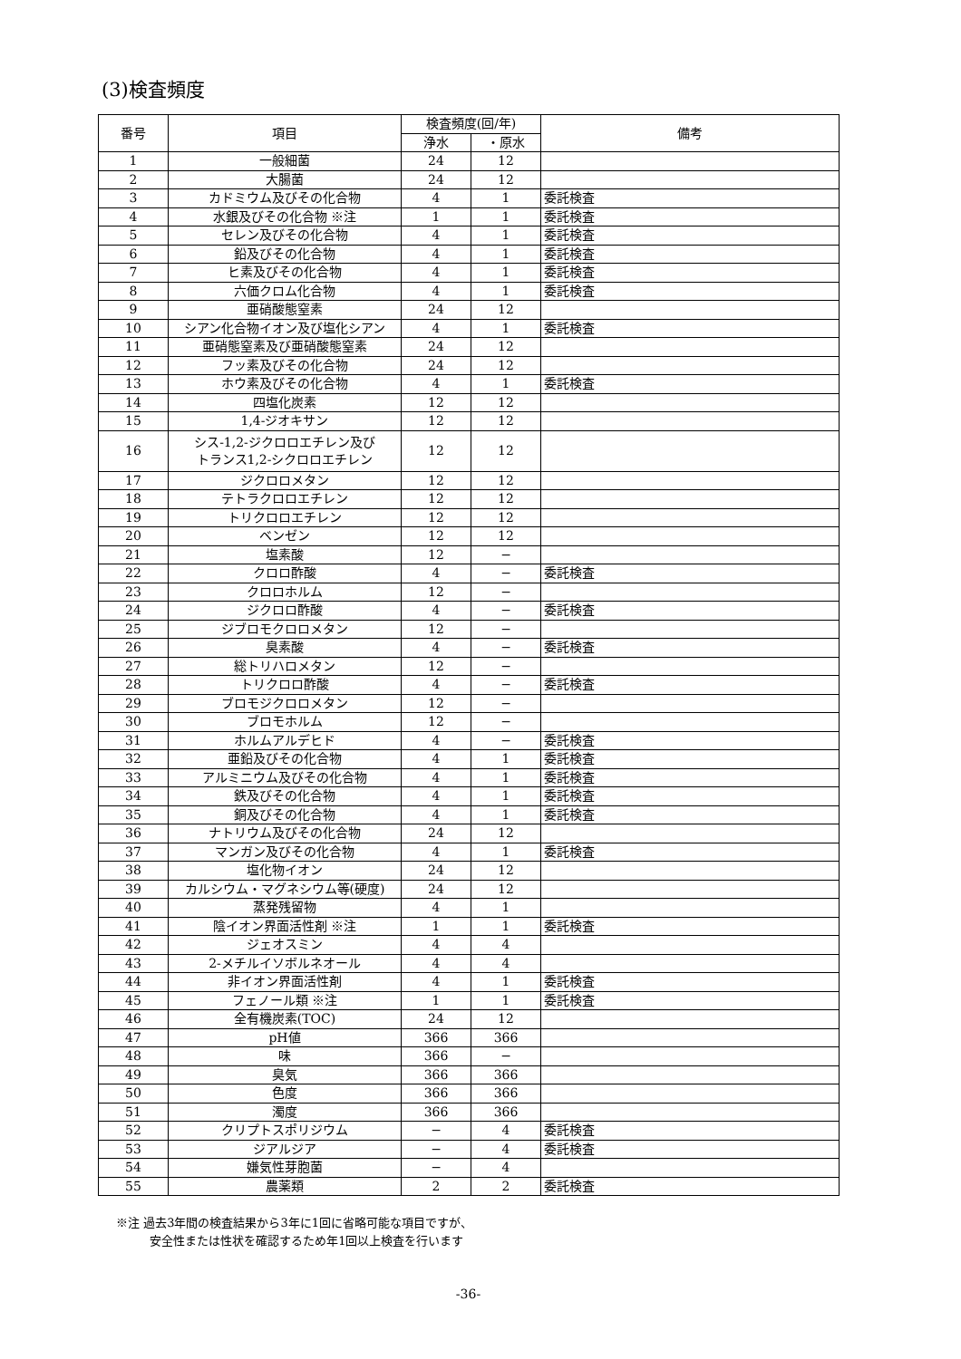(3)検査頻度
| 番号 | 項目 | 検査頻度(回/年) | | 備考 |
| --- | --- | --- | --- | --- |
| | | 浄水 | ・原水 | |
| 1 | 一般細菌 | 24 | 12 | |
| 2 | 大腸菌 | 24 | 12 | |
| 3 | カドミウム及びその化合物 | 4 | 1 | 委託検査 |
| 4 | 水銀及びその化合物 ※注 | 1 | 1 | 委託検査 |
| 5 | セレン及びその化合物 | 4 | 1 | 委託検査 |
| 6 | 鉛及びその化合物 | 4 | 1 | 委託検査 |
| 7 | ヒ素及びその化合物 | 4 | 1 | 委託検査 |
| 8 | 六価クロム化合物 | 4 | 1 | 委託検査 |
| 9 | 亜硝酸態窒素 | 24 | 12 | |
| 10 | シアン化合物イオン及び塩化シアン | 4 | 1 | 委託検査 |
| 11 | 亜硝態窒素及び亜硝酸態窒素 | 24 | 12 | |
| 12 | フッ素及びその化合物 | 24 | 12 | |
| 13 | ホウ素及びその化合物 | 4 | 1 | 委託検査 |
| 14 | 四塩化炭素 | 12 | 12 | |
| 15 | 1,4-ジオキサン | 12 | 12 | |
| 16 | シス-1,2-ジクロロエチレン及び トランス1,2-シクロロエチレン | 12 | 12 | |
| 17 | ジクロロメタン | 12 | 12 | |
| 18 | テトラクロロエチレン | 12 | 12 | |
| 19 | トリクロロエチレン | 12 | 12 | |
| 20 | ベンゼン | 12 | 12 | |
| 21 | 塩素酸 | 12 | − | |
| 22 | クロロ酢酸 | 4 | − | 委託検査 |
| 23 | クロロホルム | 12 | − | |
| 24 | ジクロロ酢酸 | 4 | − | 委託検査 |
| 25 | ジブロモクロロメタン | 12 | − | |
| 26 | 臭素酸 | 4 | − | 委託検査 |
| 27 | 総トリハロメタン | 12 | − | |
| 28 | トリクロロ酢酸 | 4 | − | 委託検査 |
| 29 | ブロモジクロロメタン | 12 | − | |
| 30 | ブロモホルム | 12 | − | |
| 31 | ホルムアルデヒド | 4 | − | 委託検査 |
| 32 | 亜鉛及びその化合物 | 4 | 1 | 委託検査 |
| 33 | アルミニウム及びその化合物 | 4 | 1 | 委託検査 |
| 34 | 鉄及びその化合物 | 4 | 1 | 委託検査 |
| 35 | 銅及びその化合物 | 4 | 1 | 委託検査 |
| 36 | ナトリウム及びその化合物 | 24 | 12 | |
| 37 | マンガン及びその化合物 | 4 | 1 | 委託検査 |
| 38 | 塩化物イオン | 24 | 12 | |
| 39 | カルシウム・マグネシウム等(硬度) | 24 | 12 | |
| 40 | 蒸発残留物 | 4 | 1 | |
| 41 | 陰イオン界面活性剤 ※注 | 1 | 1 | 委託検査 |
| 42 | ジェオスミン | 4 | 4 | |
| 43 | 2-メチルイソボルネオール | 4 | 4 | |
| 44 | 非イオン界面活性剤 | 4 | 1 | 委託検査 |
| 45 | フェノール類 ※注 | 1 | 1 | 委託検査 |
| 46 | 全有機炭素(TOC) | 24 | 12 | |
| 47 | pH値 | 366 | 366 | |
| 48 | 味 | 366 | − | |
| 49 | 臭気 | 366 | 366 | |
| 50 | 色度 | 366 | 366 | |
| 51 | 濁度 | 366 | 366 | |
| 52 | クリプトスポリジウム | − | 4 | 委託検査 |
| 53 | ジアルジア | − | 4 | 委託検査 |
| 54 | 嫌気性芽胞菌 | − | 4 | |
| 55 | 農薬類 | 2 | 2 | 委託検査 |
※注 過去3年間の検査結果から3年に1回に省略可能な項目ですが、
安全性または性状を確認するため年1回以上検査を行います
-36-